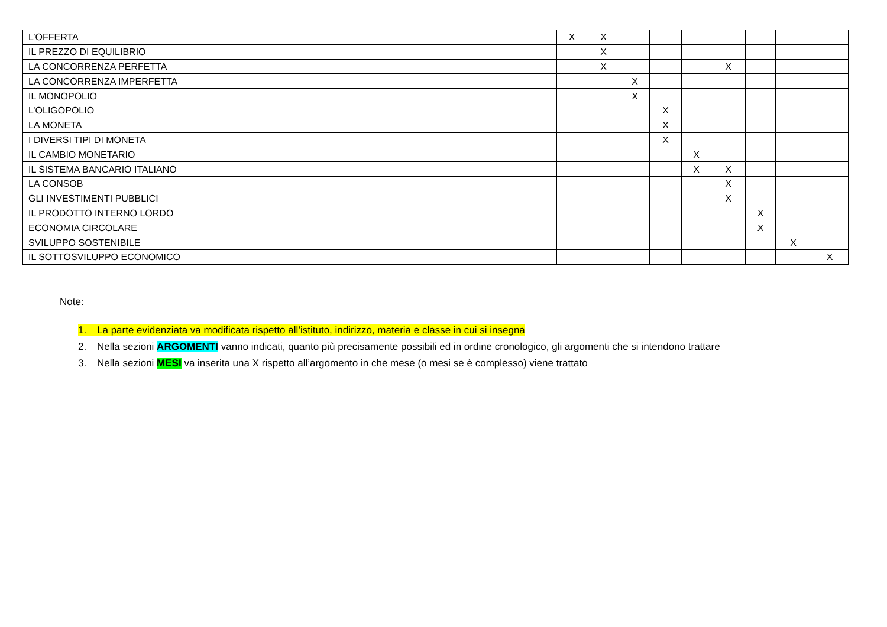| L’OFFERTA | | X | X | | | | | | | |
| IL PREZZO DI EQUILIBRIO | | | X | | | | | | | |
| LA CONCORRENZA PERFETTA | | | X | | | | X | | | |
| LA CONCORRENZA IMPERFETTA | | | | X | | | | | | |
| IL MONOPOLIO | | | | X | | | | | | |
| L’OLIGOPOLIO | | | | | X | | | | | |
| LA MONETA | | | | | X | | | | | |
| I DIVERSI TIPI DI MONETA | | | | | X | | | | | |
| IL CAMBIO MONETARIO | | | | | | X | | | | |
| IL SISTEMA BANCARIO ITALIANO | | | | | | X | X | | | |
| LA CONSOB | | | | | | | X | | | |
| GLI INVESTIMENTI PUBBLICI | | | | | | | X | | | |
| IL PRODOTTO INTERNO LORDO | | | | | | | | X | | |
| ECONOMIA CIRCOLARE | | | | | | | | X | | |
| SVILUPPO SOSTENIBILE | | | | | | | | | X | |
| IL SOTTOSVILUPPO ECONOMICO | | | | | | | | | | X |
Note:
1. La parte evidenziata va modificata rispetto all’istituto, indirizzo, materia e classe in cui si insegna
2. Nella sezioni ARGOMENTI vanno indicati, quanto più precisamente possibili ed in ordine cronologico, gli argomenti che si intendono trattare
3. Nella sezioni MESI va inserita una X rispetto all’argomento in che mese (o mesi se è complesso) viene trattato